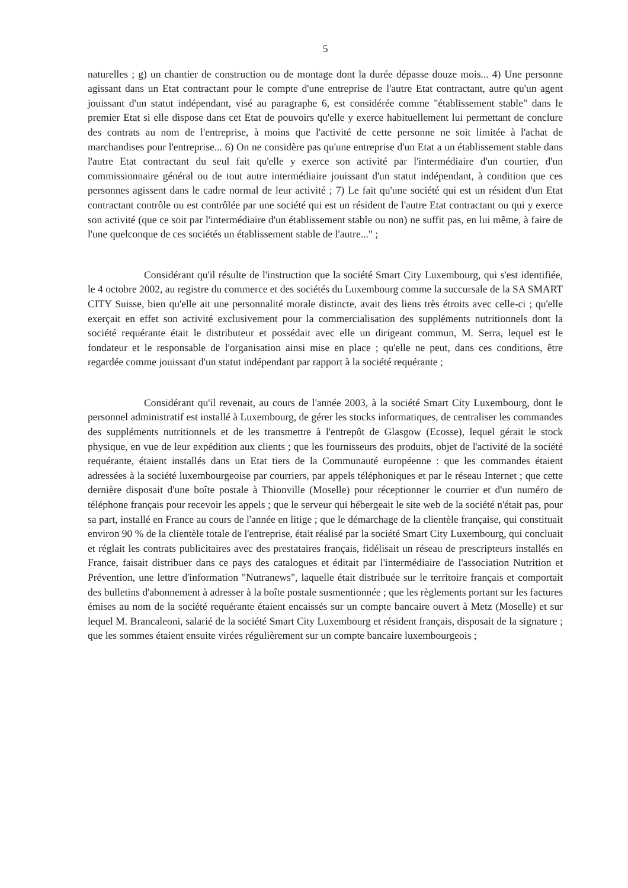5
naturelles ; g) un chantier de construction ou de montage dont la durée dépasse douze mois... 4) Une personne agissant dans un Etat contractant pour le compte d'une entreprise de l'autre Etat contractant, autre qu'un agent jouissant d'un statut indépendant, visé au paragraphe 6, est considérée comme "établissement stable" dans le premier Etat si elle dispose dans cet Etat de pouvoirs qu'elle y exerce habituellement lui permettant de conclure des contrats au nom de l'entreprise, à moins que l'activité de cette personne ne soit limitée à l'achat de marchandises pour l'entreprise... 6) On ne considère pas qu'une entreprise d'un Etat a un établissement stable dans l'autre Etat contractant du seul fait qu'elle y exerce son activité par l'intermédiaire d'un courtier, d'un commissionnaire général ou de tout autre intermédiaire jouissant d'un statut indépendant, à condition que ces personnes agissent dans le cadre normal de leur activité ; 7) Le fait qu'une société qui est un résident d'un Etat contractant contrôle ou est contrôlée par une société qui est un résident de l'autre Etat contractant ou qui y exerce son activité (que ce soit par l'intermédiaire d'un établissement stable ou non) ne suffit pas, en lui même, à faire de l'une quelconque de ces sociétés un établissement stable de l'autre..." ;
Considérant qu'il résulte de l'instruction que la société Smart City Luxembourg, qui s'est identifiée, le 4 octobre 2002, au registre du commerce et des sociétés du Luxembourg comme la succursale de la SA SMART CITY Suisse, bien qu'elle ait une personnalité morale distincte, avait des liens très étroits avec celle-ci ; qu'elle exerçait en effet son activité exclusivement pour la commercialisation des suppléments nutritionnels dont la société requérante était le distributeur et possédait avec elle un dirigeant commun, M. Serra, lequel est le fondateur et le responsable de l'organisation ainsi mise en place ; qu'elle ne peut, dans ces conditions, être regardée comme jouissant d'un statut indépendant par rapport à la société requérante ;
Considérant qu'il revenait, au cours de l'année 2003, à la société Smart City Luxembourg, dont le personnel administratif est installé à Luxembourg, de gérer les stocks informatiques, de centraliser les commandes des suppléments nutritionnels et de les transmettre à l'entrepôt de Glasgow (Ecosse), lequel gérait le stock physique, en vue de leur expédition aux clients ; que les fournisseurs des produits, objet de l'activité de la société requérante, étaient installés dans un Etat tiers de la Communauté européenne : que les commandes étaient adressées à la société luxembourgeoise par courriers, par appels téléphoniques et par le réseau Internet ; que cette dernière disposait d'une boîte postale à Thionville (Moselle) pour réceptionner le courrier et d'un numéro de téléphone français pour recevoir les appels ; que le serveur qui hébergeait le site web de la société n'était pas, pour sa part, installé en France au cours de l'année en litige ; que le démarchage de la clientèle française, qui constituait environ 90 % de la clientèle totale de l'entreprise, était réalisé par la société Smart City Luxembourg, qui concluait et réglait les contrats publicitaires avec des prestataires français, fidélisait un réseau de prescripteurs installés en France, faisait distribuer dans ce pays des catalogues et éditait par l'intermédiaire de l'association Nutrition et Prévention, une lettre d'information "Nutranews", laquelle était distribuée sur le territoire français et comportait des bulletins d'abonnement à adresser à la boîte postale susmentionnée ; que les règlements portant sur les factures émises au nom de la société requérante étaient encaissés sur un compte bancaire ouvert à Metz (Moselle) et sur lequel M. Brancaleoni, salarié de la société Smart City Luxembourg et résident français, disposait de la signature ; que les sommes étaient ensuite virées régulièrement sur un compte bancaire luxembourgeois ;